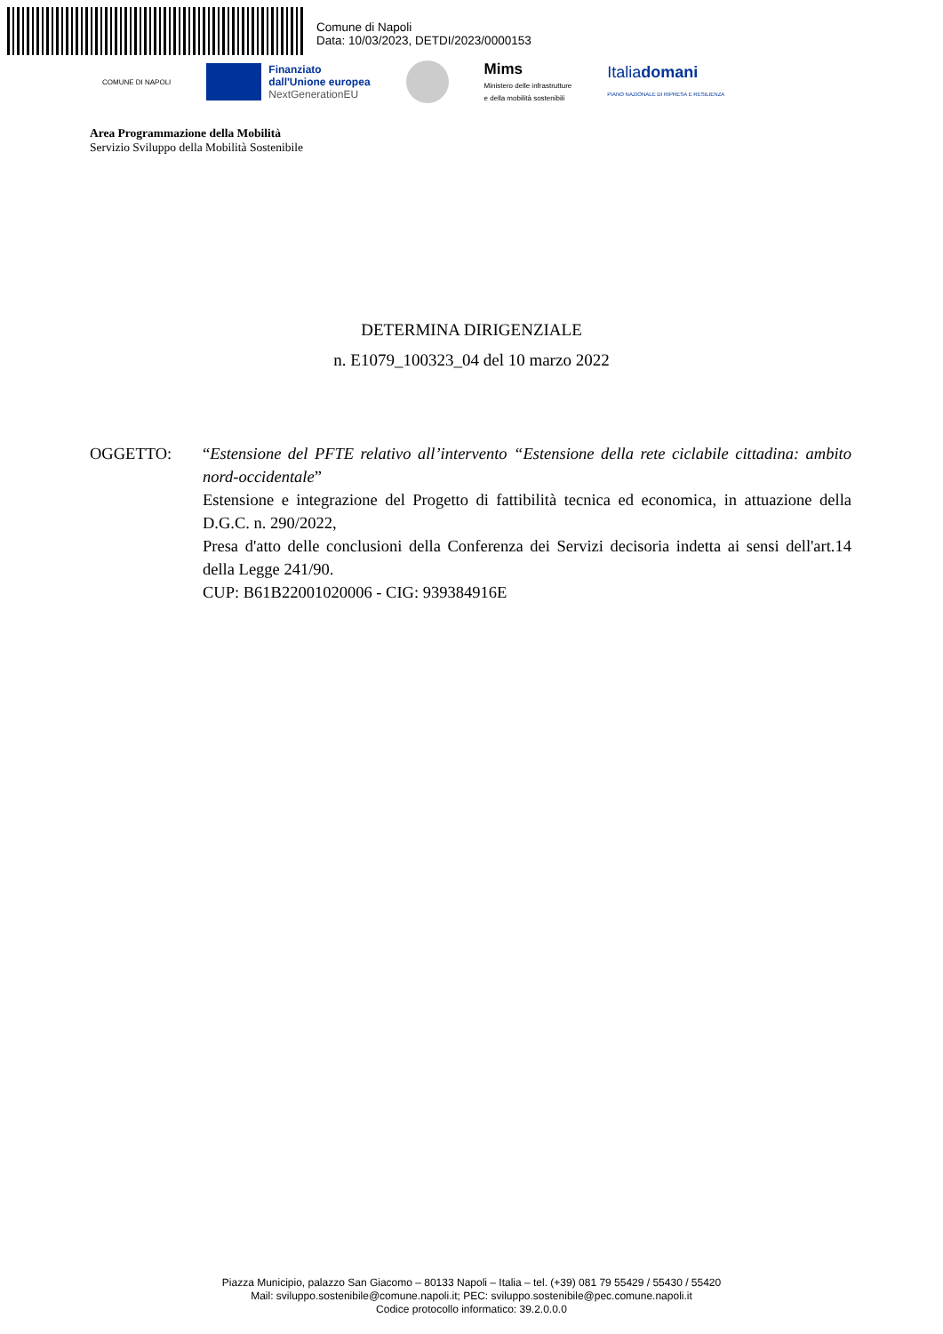Comune di Napoli
Data: 10/03/2023, DETDI/2023/0000153
COMUNE DI NAPOLI
Finanziato
dall'Unione europea
NextGenerationEU
Mims
Ministero delle infrastrutture
e della mobilità sostenibili
Italiadomani
PIANO NAZIONALE DI RIPRESA E RESILIENZA
Area Programmazione della Mobilità
Servizio Sviluppo della Mobilità Sostenibile
DETERMINA DIRIGENZIALE
n. E1079_100323_04 del 10 marzo 2022
OGGETTO: “Estensione del PFTE relativo all’intervento “Estensione della rete ciclabile cittadina: ambito nord-occidentale”
Estensione e integrazione del Progetto di fattibilità tecnica ed economica, in attuazione della D.G.C. n. 290/2022,
Presa d'atto delle conclusioni della Conferenza dei Servizi decisoria indetta ai sensi dell'art.14 della Legge 241/90.
CUP: B61B22001020006 - CIG: 939384916E
Piazza Municipio, palazzo San Giacomo – 80133 Napoli – Italia – tel. (+39) 081 79 55429 / 55430 / 55420
Mail: sviluppo.sostenibile@comune.napoli.it; PEC: sviluppo.sostenibile@pec.comune.napoli.it
Codice protocollo informatico: 39.2.0.0.0